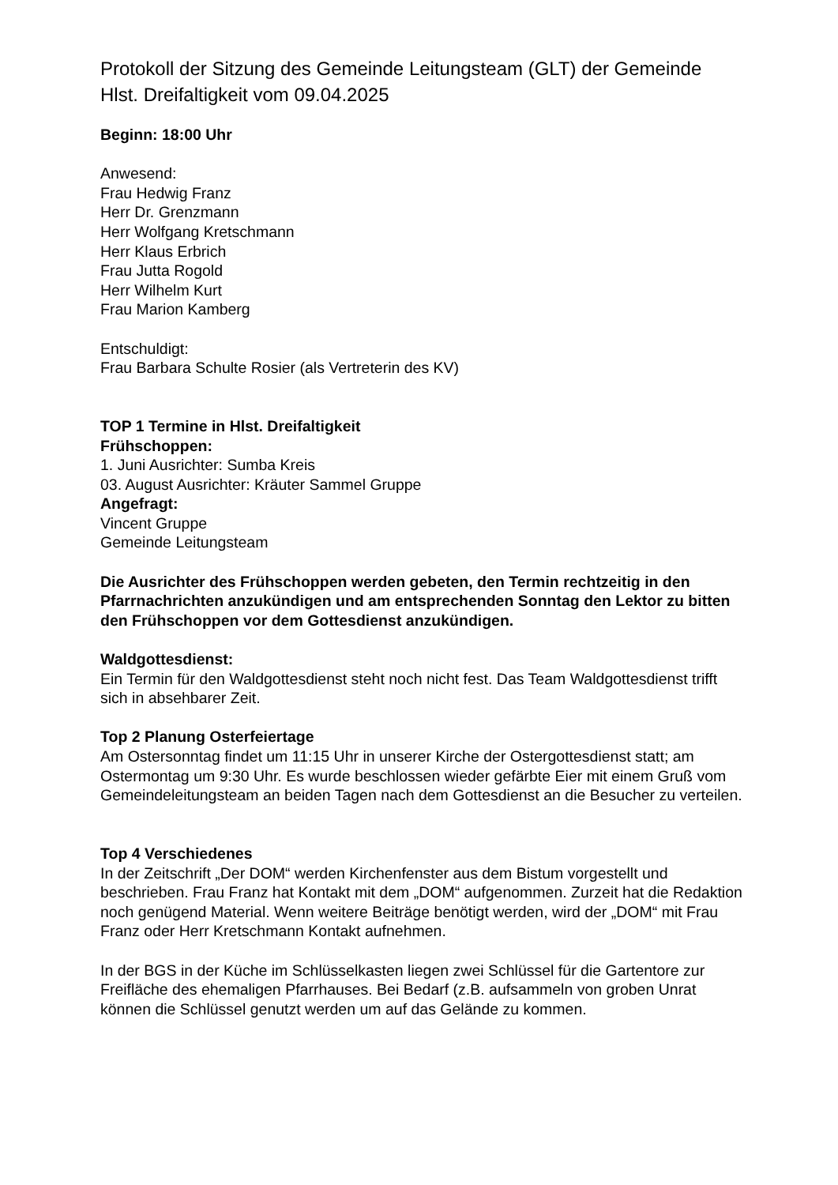Protokoll der Sitzung des Gemeinde Leitungsteam (GLT) der Gemeinde Hlst. Dreifaltigkeit vom 09.04.2025
Beginn: 18:00 Uhr
Anwesend:
Frau Hedwig Franz
Herr Dr. Grenzmann
Herr Wolfgang Kretschmann
Herr Klaus Erbrich
Frau Jutta Rogold
Herr Wilhelm Kurt
Frau Marion Kamberg
Entschuldigt:
Frau Barbara Schulte Rosier (als Vertreterin des KV)
TOP 1 Termine in Hlst. Dreifaltigkeit
Frühschoppen:
1. Juni Ausrichter: Sumba Kreis
03. August Ausrichter: Kräuter Sammel Gruppe
Angefragt:
Vincent Gruppe
Gemeinde Leitungsteam
Die Ausrichter des Frühschoppen werden gebeten, den Termin rechtzeitig in den Pfarrnachrichten anzukündigen und am entsprechenden Sonntag den Lektor zu bitten den Frühschoppen vor dem Gottesdienst anzukündigen.
Waldgottesdienst:
Ein Termin für den Waldgottesdienst steht noch nicht fest. Das Team Waldgottesdienst trifft sich in absehbarer Zeit.
Top 2 Planung Osterfeiertage
Am Ostersonntag findet um 11:15 Uhr in unserer Kirche der Ostergottesdienst statt; am Ostermontag um 9:30 Uhr. Es wurde beschlossen wieder gefärbte Eier mit einem Gruß vom Gemeindeleitungsteam an beiden Tagen nach dem Gottesdienst an die Besucher zu verteilen.
Top 4 Verschiedenes
In der Zeitschrift „Der DOM“ werden Kirchenfenster aus dem Bistum vorgestellt und beschrieben. Frau Franz hat Kontakt mit dem „DOM“ aufgenommen. Zurzeit hat die Redaktion noch genügend Material. Wenn weitere Beiträge benötigt werden, wird der „DOM“ mit Frau Franz oder Herr Kretschmann Kontakt aufnehmen.
In der BGS in der Küche im Schlüsselkasten liegen zwei Schlüssel für die Gartentore zur Freifläche des ehemaligen Pfarrhauses. Bei Bedarf (z.B. aufsammeln von groben Unrat können die Schlüssel genutzt werden um auf das Gelände zu kommen.